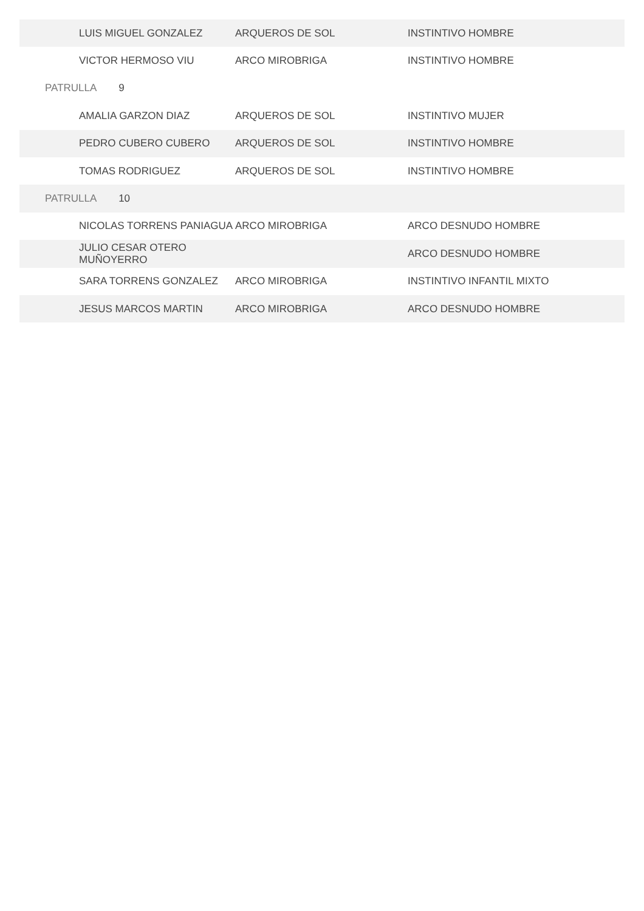| LUIS MIGUEL GONZALEZ | ARQUEROS DE SOL | INSTINTIVO HOMBRE |
| VICTOR HERMOSO VIU | ARCO MIROBRIGA | INSTINTIVO HOMBRE |
| PATRULLA 9 | | |
| AMALIA GARZON DIAZ | ARQUEROS DE SOL | INSTINTIVO MUJER |
| PEDRO CUBERO CUBERO | ARQUEROS DE SOL | INSTINTIVO HOMBRE |
| TOMAS RODRIGUEZ | ARQUEROS DE SOL | INSTINTIVO HOMBRE |
| PATRULLA 10 | | |
| NICOLAS TORRENS PANIAGUA | ARCO MIROBRIGA | ARCO DESNUDO HOMBRE |
| JULIO CESAR OTERO MUÑOYERRO | | ARCO DESNUDO HOMBRE |
| SARA TORRENS GONZALEZ | ARCO MIROBRIGA | INSTINTIVO INFANTIL MIXTO |
| JESUS MARCOS MARTIN | ARCO MIROBRIGA | ARCO DESNUDO HOMBRE |